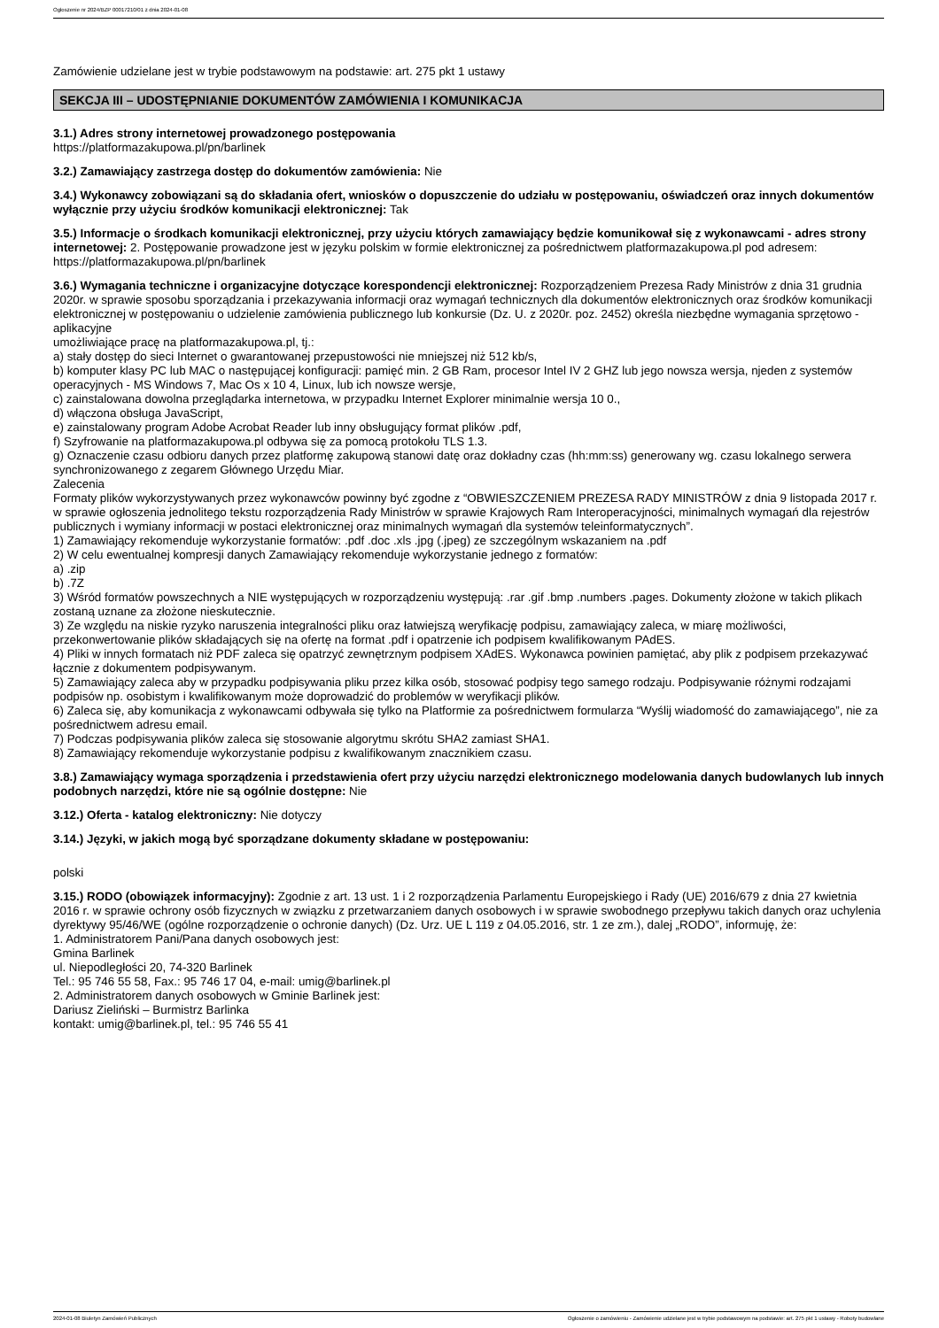Ogłoszenie nr 2024/BZP 00017210/01 z dnia 2024-01-08
Zamówienie udzielane jest w trybie podstawowym na podstawie: art. 275 pkt 1 ustawy
SEKCJA III – UDOSTĘPNIANIE DOKUMENTÓW ZAMÓWIENIA I KOMUNIKACJA
3.1.) Adres strony internetowej prowadzonego postępowania
https://platformazakupowa.pl/pn/barlinek
3.2.) Zamawiający zastrzega dostęp do dokumentów zamówienia: Nie
3.4.) Wykonawcy zobowiązani są do składania ofert, wniosków o dopuszczenie do udziału w postępowaniu, oświadczeń oraz innych dokumentów wyłącznie przy użyciu środków komunikacji elektronicznej: Tak
3.5.) Informacje o środkach komunikacji elektronicznej, przy użyciu których zamawiający będzie komunikował się z wykonawcami - adres strony internetowej: 2. Postępowanie prowadzone jest w języku polskim w formie elektronicznej za pośrednictwem platformazakupowa.pl pod adresem: https://platformazakupowa.pl/pn/barlinek
3.6.) Wymagania techniczne i organizacyjne dotyczące korespondencji elektronicznej: Rozporządzeniem Prezesa Rady Ministrów z dnia 31 grudnia 2020r. w sprawie sposobu sporządzania i przekazywania informacji oraz wymagań technicznych dla dokumentów elektronicznych oraz środków komunikacji elektronicznej w postępowaniu o udzielenie zamówienia publicznego lub konkursie (Dz. U. z 2020r. poz. 2452) określa niezbędne wymagania sprzętowo - aplikacyjne
umożliwiające pracę na platformazakupowa.pl, tj.:
a) stały dostęp do sieci Internet o gwarantowanej przepustowości nie mniejszej niż 512 kb/s,
b) komputer klasy PC lub MAC o następującej konfiguracji: pamięć min. 2 GB Ram, procesor Intel IV 2 GHZ lub jego nowsza wersja, njeden z systemów operacyjnych - MS Windows 7, Mac Os x 10 4, Linux, lub ich nowsze wersje,
c) zainstalowana dowolna przeglądarka internetowa, w przypadku Internet Explorer minimalnie wersja 10 0.,
d) włączona obsługa JavaScript,
e) zainstalowany program Adobe Acrobat Reader lub inny obsługujący format plików .pdf,
f) Szyfrowanie na platformazakupowa.pl odbywa się za pomocą protokołu TLS 1.3.
g) Oznaczenie czasu odbioru danych przez platformę zakupową stanowi datę oraz dokładny czas (hh:mm:ss) generowany wg. czasu lokalnego serwera synchronizowanego z zegarem Głównego Urzędu Miar.
Zalecenia
Formaty plików wykorzystywanych przez wykonawców powinny być zgodne z “OBWIESZCZENIEM PREZESA RADY MINISTRÓW z dnia 9 listopada 2017 r. w sprawie ogłoszenia jednolitego tekstu rozporządzenia Rady Ministrów w sprawie Krajowych Ram Interoperacyjności, minimalnych wymagań dla rejestrów publicznych i wymiany informacji w postaci elektronicznej oraz minimalnych wymagań dla systemów teleinformatycznych”.
1) Zamawiający rekomenduje wykorzystanie formatów: .pdf .doc .xls .jpg (.jpeg) ze szczególnym wskazaniem na .pdf
2) W celu ewentualnej kompresji danych Zamawiający rekomenduje wykorzystanie jednego z formatów:
a) .zip
b) .7Z
3) Wśród formatów powszechnych a NIE występujących w rozporządzeniu występują: .rar .gif .bmp .numbers .pages. Dokumenty złożone w takich plikach zostaną uznane za złożone nieskutecznie.
3) Ze względu na niskie ryzyko naruszenia integralności pliku oraz łatwiejszą weryfikację podpisu, zamawiający zaleca, w miarę możliwości, przekonwertowanie plików składających się na ofertę na format .pdf i opatrzenie ich podpisem kwalifikowanym PAdES.
4) Pliki w innych formatach niż PDF zaleca się opatrzyć zewnętrznym podpisem XAdES. Wykonawca powinien pamiętać, aby plik z podpisem przekazywać łącznie z dokumentem podpisywanym.
5) Zamawiający zaleca aby w przypadku podpisywania pliku przez kilka osób, stosować podpisy tego samego rodzaju. Podpisywanie różnymi rodzajami podpisów np. osobistym i kwalifikowanym może doprowadzić do problemów w weryfikacji plików.
6) Zaleca się, aby komunikacja z wykonawcami odbywała się tylko na Platformie za pośrednictwem formularza “Wyślij wiadomość do zamawiającego”, nie za pośrednictwem adresu email.
7) Podczas podpisywania plików zaleca się stosowanie algorytmu skrótu SHA2 zamiast SHA1.
8) Zamawiający rekomenduje wykorzystanie podpisu z kwalifikowanym znacznikiem czasu.
3.8.) Zamawiający wymaga sporządzenia i przedstawienia ofert przy użyciu narzędzi elektronicznego modelowania danych budowlanych lub innych podobnych narzędzi, które nie są ogólnie dostępne: Nie
3.12.) Oferta - katalog elektroniczny: Nie dotyczy
3.14.) Języki, w jakich mogą być sporządzane dokumenty składane w postępowaniu:
polski
3.15.) RODO (obowiązek informacyjny): Zgodnie z art. 13 ust. 1 i 2 rozporządzenia Parlamentu Europejskiego i Rady (UE) 2016/679 z dnia 27 kwietnia 2016 r. w sprawie ochrony osób fizycznych w związku z przetwarzaniem danych osobowych i w sprawie swobodnego przepływu takich danych oraz uchylenia dyrektywy 95/46/WE (ogólne rozporządzenie o ochronie danych) (Dz. Urz. UE L 119 z 04.05.2016, str. 1 ze zm.), dalej „RODO”, informuję, że:
1. Administratorem Pani/Pana danych osobowych jest:
Gmina Barlinek
ul. Niepodległości 20, 74-320 Barlinek
Tel.: 95 746 55 58, Fax.: 95 746 17 04, e-mail: umig@barlinek.pl
2. Administratorem danych osobowych w Gminie Barlinek jest:
Dariusz Zieliński – Burmistrz Barlinka
kontakt: umig@barlinek.pl, tel.: 95 746 55 41
2024-01-08 Biuletyn Zamówień Publicznych Ogłoszenie o zamówieniu - Zamówienie udzielane jest w trybie podstawowym na podstawie: art. 275 pkt 1 ustawy - Roboty budowlane